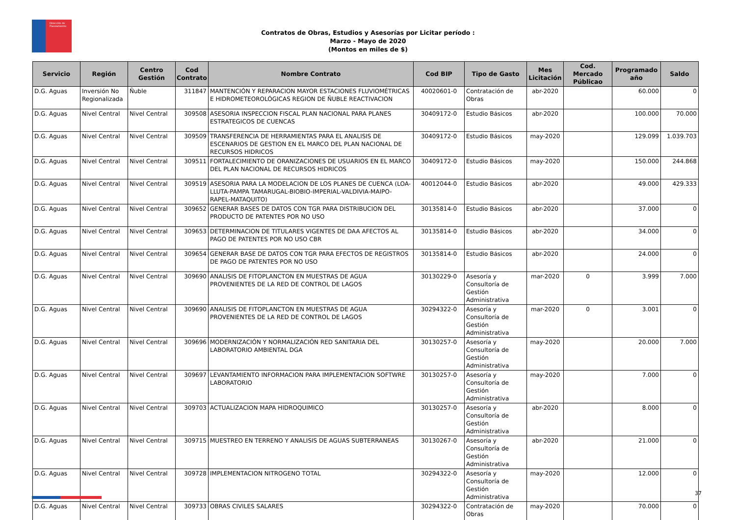Dirección de Planeamiento
Contratos de Obras, Estudios y Asesorías por Licitar período :
Marzo - Mayo de 2020
(Montos en miles de $)
| Servicio | Región | Centro Gestión | Cod Contrato | Nombre Contrato | Cod BIP | Tipo de Gasto | Mes Licitación | Cod. Mercado Públicao | Programado año | Saldo |
| --- | --- | --- | --- | --- | --- | --- | --- | --- | --- | --- |
| D.G. Aguas | Inversión No Regionalizada | Ñuble | 311847 | MANTENCIÓN Y REPARACION MAYOR ESTACIONES FLUVIOMÉTRICAS E HIDROMETEOROLÓGICAS REGION DE ÑUBLE REACTIVACION | 40020601-0 | Contratación de Obras | abr-2020 | | 60.000 | 0 |
| D.G. Aguas | Nivel Central | Nivel Central | 309508 | ASESORIA INSPECCION FISCAL PLAN NACIONAL PARA PLANES ESTRATEGICOS DE CUENCAS | 30409172-0 | Estudio Básicos | abr-2020 | | 100.000 | 70.000 |
| D.G. Aguas | Nivel Central | Nivel Central | 309509 | TRANSFERENCIA DE HERRAMIENTAS PARA EL ANALISIS DE ESCENARIOS DE GESTION EN EL MARCO DEL PLAN NACIONAL DE RECURSOS HIDRICOS | 30409172-0 | Estudio Básicos | may-2020 | | 129.099 | 1.039.703 |
| D.G. Aguas | Nivel Central | Nivel Central | 309511 | FORTALECIMIENTO DE ORANIZACIONES DE USUARIOS EN EL MARCO DEL PLAN NACIONAL DE RECURSOS HIDRICOS | 30409172-0 | Estudio Básicos | may-2020 | | 150.000 | 244.868 |
| D.G. Aguas | Nivel Central | Nivel Central | 309519 | ASESORIA PARA LA MODELACION DE LOS PLANES DE CUENCA (LOA-LLUTA-PAMPA TAMARUGAL-BIOBIO-IMPERIAL-VALDIVIA-MAIPO-RAPEL-MATAQUITO) | 40012044-0 | Estudio Básicos | abr-2020 | | 49.000 | 429.333 |
| D.G. Aguas | Nivel Central | Nivel Central | 309652 | GENERAR BASES DE DATOS CON TGR PARA DISTRIBUCION DEL PRODUCTO DE PATENTES POR NO USO | 30135814-0 | Estudio Básicos | abr-2020 | | 37.000 | 0 |
| D.G. Aguas | Nivel Central | Nivel Central | 309653 | DETERMINACION DE TITULARES VIGENTES DE DAA AFECTOS AL PAGO DE PATENTES POR NO USO CBR | 30135814-0 | Estudio Básicos | abr-2020 | | 34.000 | 0 |
| D.G. Aguas | Nivel Central | Nivel Central | 309654 | GENERAR BASE DE DATOS CON TGR PARA EFECTOS DE REGISTROS DE PAGO DE PATENTES POR NO USO | 30135814-0 | Estudio Básicos | abr-2020 | | 24.000 | 0 |
| D.G. Aguas | Nivel Central | Nivel Central | 309690 | ANALISIS DE FITOPLANCTON EN MUESTRAS DE AGUA PROVENIENTES DE LA RED DE CONTROL DE LAGOS | 30130229-0 | Asesoría y Consultoría de Gestión Administrativa | mar-2020 | 0 | 3.999 | 7.000 |
| D.G. Aguas | Nivel Central | Nivel Central | 309690 | ANALISIS DE FITOPLANCTON EN MUESTRAS DE AGUA PROVENIENTES DE LA RED DE CONTROL DE LAGOS | 30294322-0 | Asesoría y Consultoría de Gestión Administrativa | mar-2020 | 0 | 3.001 | 0 |
| D.G. Aguas | Nivel Central | Nivel Central | 309696 | MODERNIZACIÓN Y NORMALIZACIÓN RED SANITARIA DEL LABORATORIO AMBIENTAL DGA | 30130257-0 | Asesoría y Consultoría de Gestión Administrativa | may-2020 | | 20.000 | 7.000 |
| D.G. Aguas | Nivel Central | Nivel Central | 309697 | LEVANTAMIENTO INFORMACION PARA IMPLEMENTACION SOFTWRE LABORATORIO | 30130257-0 | Asesoría y Consultoría de Gestión Administrativa | may-2020 | | 7.000 | 0 |
| D.G. Aguas | Nivel Central | Nivel Central | 309703 | ACTUALIZACION MAPA HIDROQUIMICO | 30130257-0 | Asesoría y Consultoría de Gestión Administrativa | abr-2020 | | 8.000 | 0 |
| D.G. Aguas | Nivel Central | Nivel Central | 309715 | MUESTREO EN TERRENO Y ANALISIS DE AGUAS SUBTERRANEAS | 30130267-0 | Asesoría y Consultoría de Gestión Administrativa | abr-2020 | | 21.000 | 0 |
| D.G. Aguas | Nivel Central | Nivel Central | 309728 | IMPLEMENTACION NITROGENO TOTAL | 30294322-0 | Asesoría y Consultoría de Gestión Administrativa | may-2020 | | 12.000 | 0 |
| D.G. Aguas | Nivel Central | Nivel Central | 309733 | OBRAS CIVILES SALARES | 30294322-0 | Contratación de Obras | may-2020 | | 70.000 | 0 |
37